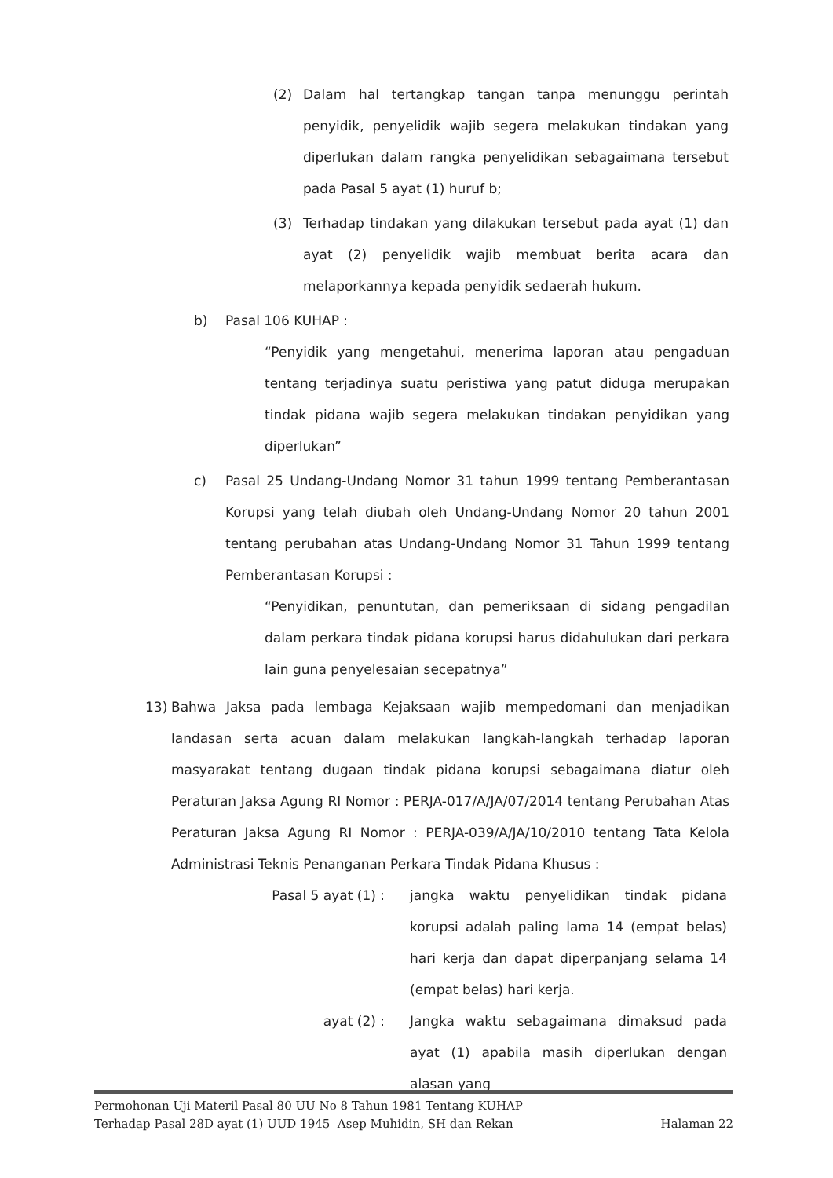(2) Dalam hal tertangkap tangan tanpa menunggu perintah penyidik, penyelidik wajib segera melakukan tindakan yang diperlukan dalam rangka penyelidikan sebagaimana tersebut pada Pasal 5 ayat (1) huruf b;
(3) Terhadap tindakan yang dilakukan tersebut pada ayat (1) dan ayat (2) penyelidik wajib membuat berita acara dan melaporkannya kepada penyidik sedaerah hukum.
b) Pasal 106 KUHAP :
“Penyidik yang mengetahui, menerima laporan atau pengaduan tentang terjadinya suatu peristiwa yang patut diduga merupakan tindak pidana wajib segera melakukan tindakan penyidikan yang diperlukan”
c) Pasal 25 Undang-Undang Nomor 31 tahun 1999 tentang Pemberantasan Korupsi yang telah diubah oleh Undang-Undang Nomor 20 tahun 2001 tentang perubahan atas Undang-Undang Nomor 31 Tahun 1999 tentang Pemberantasan Korupsi :
“Penyidikan, penuntutan, dan pemeriksaan di sidang pengadilan dalam perkara tindak pidana korupsi harus didahulukan dari perkara lain guna penyelesaian secepatnya”
13) Bahwa Jaksa pada lembaga Kejaksaan wajib mempedomani dan menjadikan landasan serta acuan dalam melakukan langkah-langkah terhadap laporan masyarakat tentang dugaan tindak pidana korupsi sebagaimana diatur oleh Peraturan Jaksa Agung RI Nomor : PERJA-017/A/JA/07/2014 tentang Perubahan Atas Peraturan Jaksa Agung RI Nomor : PERJA-039/A/JA/10/2010 tentang Tata Kelola Administrasi Teknis Penanganan Perkara Tindak Pidana Khusus :
Pasal 5 ayat (1) : jangka waktu penyelidikan tindak pidana korupsi adalah paling lama 14 (empat belas) hari kerja dan dapat diperpanjang selama 14 (empat belas) hari kerja.
ayat (2) : Jangka waktu sebagaimana dimaksud pada ayat (1) apabila masih diperlukan dengan alasan yang
Permohonan Uji Materil Pasal 80 UU No 8 Tahun 1981 Tentang KUHAP
Terhadap Pasal 28D ayat (1) UUD 1945 Asep Muhidin, SH dan Rekan Halaman 22